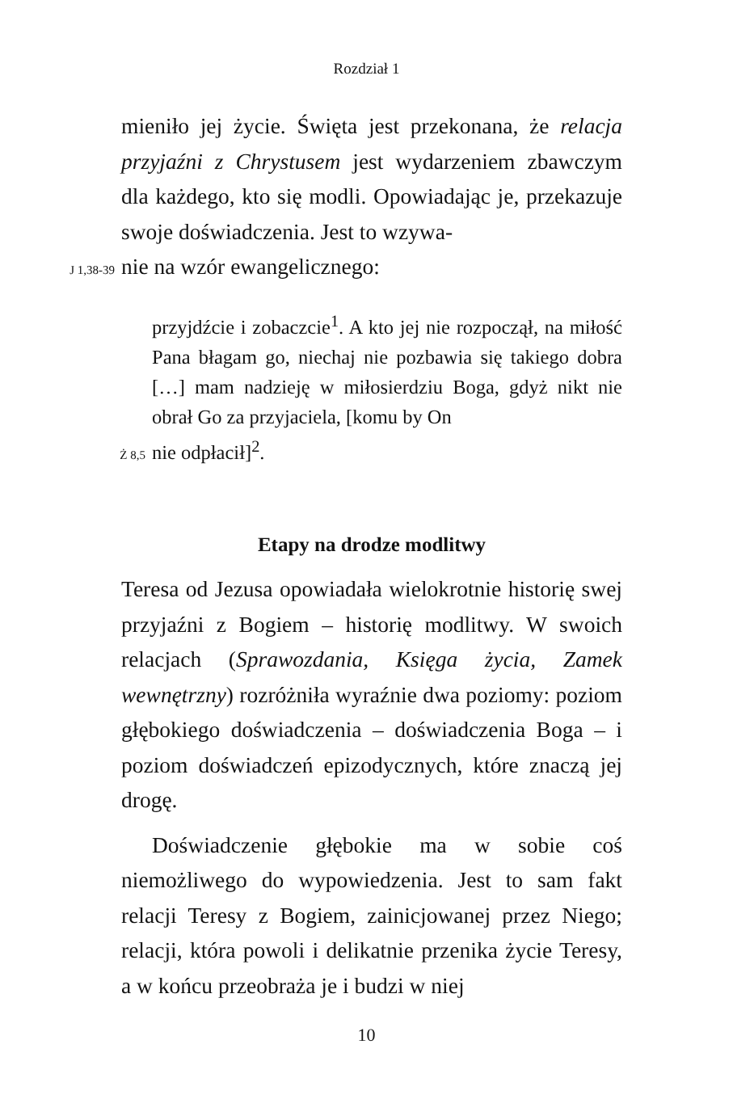Rozdział 1
mieniło jej życie. Święta jest przekonana, że relacja przyjaźni z Chrystusem jest wydarzeniem zbawczym dla każdego, kto się modli. Opowiadając je, przekazuje swoje doświadczenia. Jest to wzywa-
J 1,38-39 nie na wzór ewangelicznego:
przyjdźcie i zobaczcie<sup>1</sup>. A kto jej nie rozpoczął, na miłość Pana błagam go, niechaj nie pozbawia się takiego dobra […] mam nadzieję w miłosierdziu Boga, gdyż nikt nie obrał Go za przyjaciela, [komu by On
Ż 8,5 nie odpłacił]<sup>2</sup>.
Etapy na drodze modlitwy
Teresa od Jezusa opowiadała wielokrotnie historię swej przyjaźni z Bogiem – historię modlitwy. W swoich relacjach (Sprawozdania, Księga życia, Zamek wewnętrzny) rozróżniła wyraźnie dwa poziomy: poziom głębokiego doświadczenia – doświadczenia Boga – i poziom doświadczeń epizodycznych, które znaczą jej drogę.
Doświadczenie głębokie ma w sobie coś niemożliwego do wypowiedzenia. Jest to sam fakt relacji Teresy z Bogiem, zainicjowanej przez Niego; relacji, która powoli i delikatnie przenika życie Teresy, a w końcu przeobraża je i budzi w niej
10